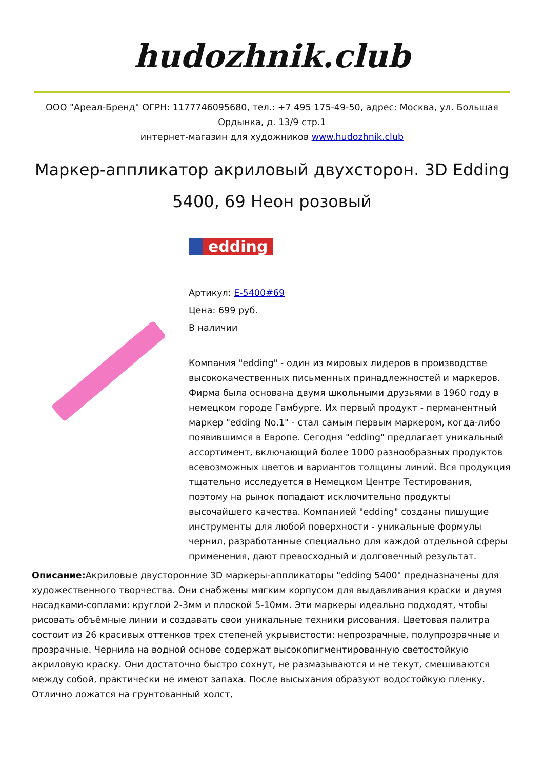hudozhnik.club
ООО "Ареал-Бренд" ОГРН: 1177746095680, тел.: +7 495 175-49-50, адрес: Москва, ул. Большая Ордынка, д. 13/9 стр.1
интернет-магазин для художников www.hudozhnik.club
Маркер-аппликатор акриловый двухсторон. 3D Edding 5400, 69 Неон розовый
edding
Артикул: E-5400#69
Цена: 699 руб.
В наличии
Компания "edding" - один из мировых лидеров в производстве высококачественных письменных принадлежностей и маркеров. Фирма была основана двумя школьными друзьями в 1960 году в немецком городе Гамбурге. Их первый продукт - перманентный маркер "edding No.1" - стал самым первым маркером, когда-либо появившимся в Европе. Сегодня "edding" предлагает уникальный ассортимент, включающий более 1000 разнообразных продуктов всевозможных цветов и вариантов толщины линий. Вся продукция тщательно исследуется в Немецком Центре Тестирования, поэтому на рынок попадают исключительно продукты высочайшего качества. Компанией "edding" созданы пишущие инструменты для любой поверхности - уникальные формулы чернил, разработанные специально для каждой отдельной сферы применения, дают превосходный и долговечный результат.
Описание: Акриловые двусторонние 3D маркеры-аппликаторы "edding 5400" предназначены для художественного творчества. Они снабжены мягким корпусом для выдавливания краски и двумя насадками-соплами: круглой 2-3мм и плоской 5-10мм. Эти маркеры идеально подходят, чтобы рисовать объёмные линии и создавать свои уникальные техники рисования. Цветовая палитра состоит из 26 красивых оттенков трех степеней укрывистости: непрозрачные, полупрозрачные и прозрачные. Чернила на водной основе содержат высокопигментированную светостойкую акриловую краску. Они достаточно быстро сохнут, не размазываются и не текут, смешиваются между собой, практически не имеют запаха. После высыхания образуют водостойкую пленку. Отлично ложатся на грунтованный холст,